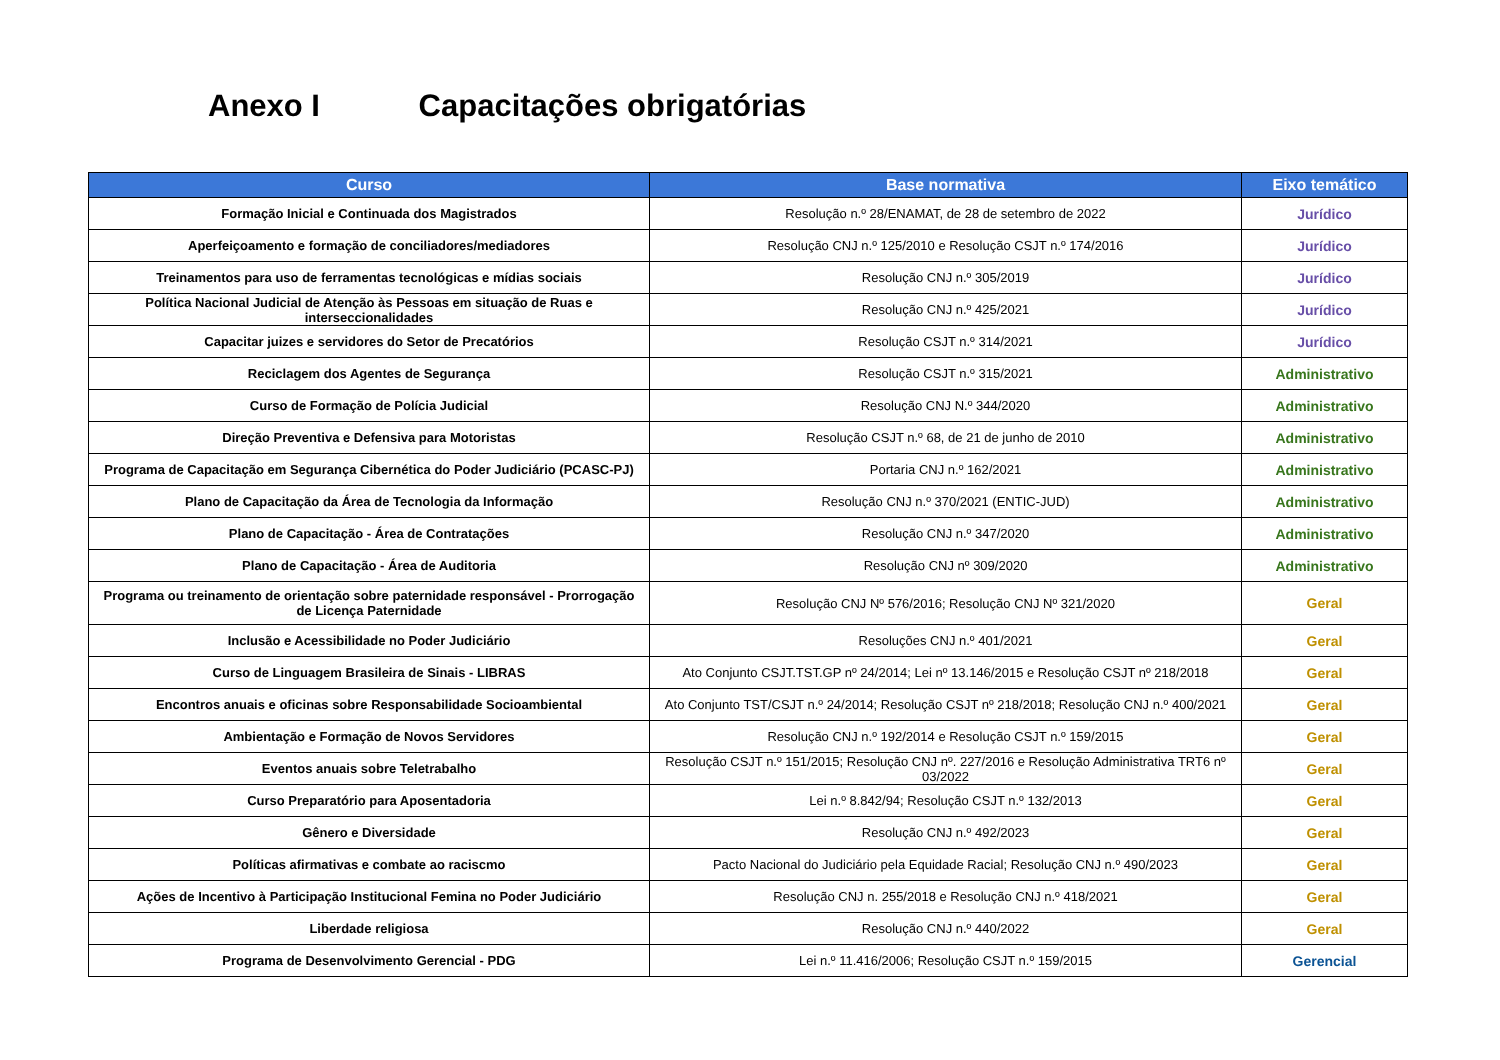Anexo I Capacitações obrigatórias
| Curso | Base normativa | Eixo temático |
| --- | --- | --- |
| Formação Inicial e Continuada dos Magistrados | Resolução n.º 28/ENAMAT, de 28 de setembro de 2022 | Jurídico |
| Aperfeiçoamento e formação de conciliadores/mediadores | Resolução CNJ n.º 125/2010 e Resolução CSJT n.º 174/2016 | Jurídico |
| Treinamentos para uso de ferramentas tecnológicas e mídias sociais | Resolução CNJ n.º 305/2019 | Jurídico |
| Política Nacional Judicial de Atenção às Pessoas em situação de Ruas e interseccionalidades | Resolução CNJ n.º 425/2021 | Jurídico |
| Capacitar juizes e servidores do Setor de Precatórios | Resolução CSJT n.º 314/2021 | Jurídico |
| Reciclagem dos Agentes de Segurança | Resolução CSJT n.º 315/2021 | Administrativo |
| Curso de Formação de Polícia Judicial | Resolução CNJ N.º 344/2020 | Administrativo |
| Direção Preventiva e Defensiva para Motoristas | Resolução CSJT n.º 68, de 21 de junho de 2010 | Administrativo |
| Programa de Capacitação em Segurança Cibernética do Poder Judiciário (PCASC-PJ) | Portaria CNJ n.º 162/2021 | Administrativo |
| Plano de Capacitação da Área de Tecnologia da Informação | Resolução CNJ n.º 370/2021 (ENTIC-JUD) | Administrativo |
| Plano de Capacitação - Área de Contratações | Resolução CNJ n.º 347/2020 | Administrativo |
| Plano de Capacitação - Área de Auditoria | Resolução CNJ nº 309/2020 | Administrativo |
| Programa ou treinamento de orientação sobre paternidade responsável - Prorrogação de Licença Paternidade | Resolução CNJ Nº 576/2016; Resolução CNJ Nº 321/2020 | Geral |
| Inclusão e Acessibilidade no Poder Judiciário | Resoluções CNJ n.º 401/2021 | Geral |
| Curso de Linguagem Brasileira de Sinais - LIBRAS | Ato Conjunto CSJT.TST.GP nº 24/2014; Lei nº 13.146/2015 e Resolução CSJT nº 218/2018 | Geral |
| Encontros anuais e oficinas sobre Responsabilidade Socioambiental | Ato Conjunto TST/CSJT n.º 24/2014; Resolução CSJT nº 218/2018; Resolução CNJ n.º 400/2021 | Geral |
| Ambientação e Formação de Novos Servidores | Resolução CNJ n.º 192/2014 e Resolução CSJT n.º 159/2015 | Geral |
| Eventos anuais sobre Teletrabalho | Resolução CSJT n.º 151/2015; Resolução CNJ nº. 227/2016 e Resolução Administrativa TRT6 nº 03/2022 | Geral |
| Curso Preparatório para Aposentadoria | Lei n.º 8.842/94; Resolução CSJT n.º 132/2013 | Geral |
| Gênero e Diversidade | Resolução CNJ n.º 492/2023 | Geral |
| Políticas afirmativas e combate ao raciscmo | Pacto Nacional do Judiciário pela Equidade Racial; Resolução CNJ n.º 490/2023 | Geral |
| Ações de Incentivo à Participação Institucional Femina no Poder Judiciário | Resolução CNJ n. 255/2018 e Resolução CNJ n.º 418/2021 | Geral |
| Liberdade religiosa | Resolução CNJ n.º 440/2022 | Geral |
| Programa de Desenvolvimento Gerencial - PDG | Lei n.º 11.416/2006; Resolução CSJT n.º 159/2015 | Gerencial |